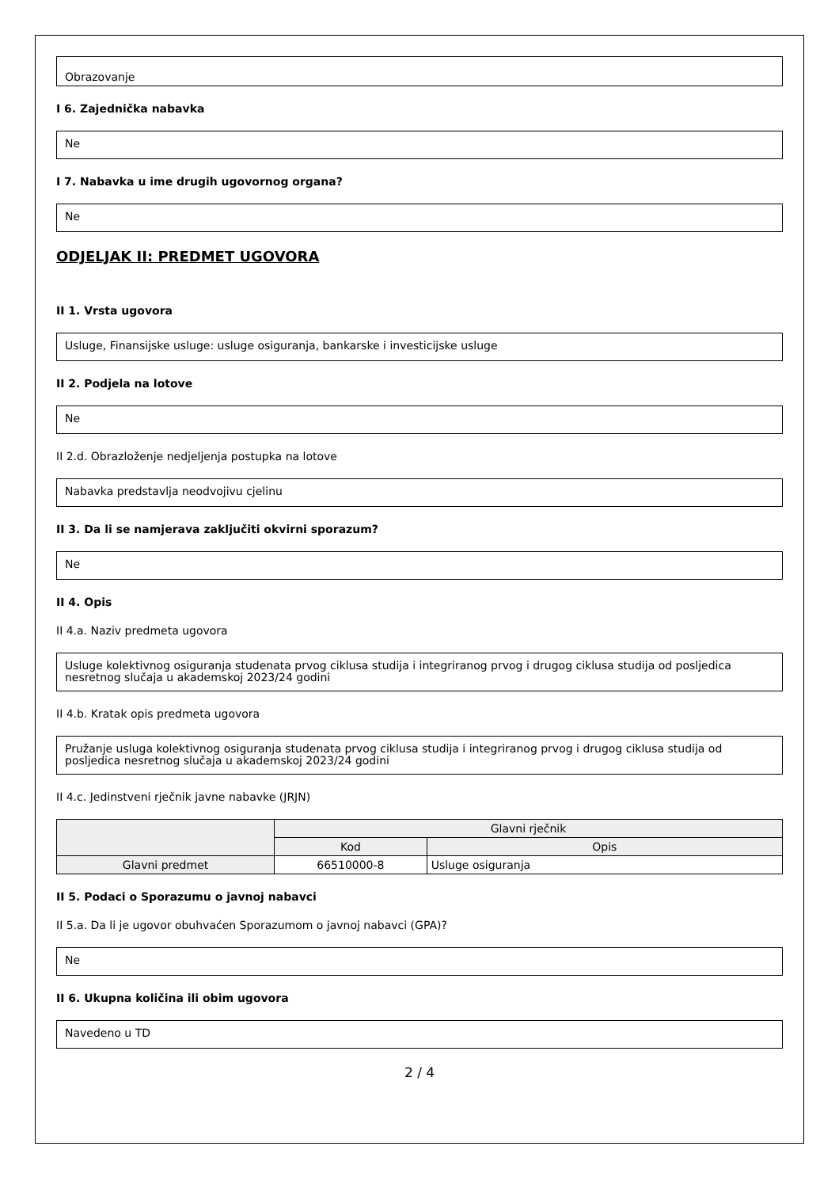Obrazovanje
I 6. Zajednička nabavka
Ne
I 7. Nabavka u ime drugih ugovornog organa?
Ne
ODJELJAK II: PREDMET UGOVORA
II 1. Vrsta ugovora
Usluge, Finansijske usluge: usluge osiguranja, bankarske i investicijske usluge
II 2. Podjela na lotove
Ne
II 2.d. Obrazloženje nedjeljenja postupka na lotove
Nabavka predstavlja neodvojivu cjelinu
II 3. Da li se namjerava zaključiti okvirni sporazum?
Ne
II 4. Opis
II 4.a. Naziv predmeta ugovora
Usluge kolektivnog osiguranja studenata prvog ciklusa studija i integriranog prvog i drugog ciklusa studija od posljedica nesretnog slučaja u akademskoj 2023/24 godini
II 4.b. Kratak opis predmeta ugovora
Pružanje usluga kolektivnog osiguranja studenata prvog ciklusa studija i integriranog prvog i drugog ciklusa studija od posljedica nesretnog slučaja u akademskoj 2023/24 godini
II 4.c. Jedinstveni rječnik javne nabavke (JRJN)
| | Glavni rječnik | |
| --- | --- | --- |
| | Kod | Opis |
| Glavni predmet | 66510000-8 | Usluge osiguranja |
II 5. Podaci o Sporazumu o javnoj nabavci
II 5.a. Da li je ugovor obuhvaćen Sporazumom o javnoj nabavci (GPA)?
Ne
II 6. Ukupna količina ili obim ugovora
Navedeno u TD
2 / 4